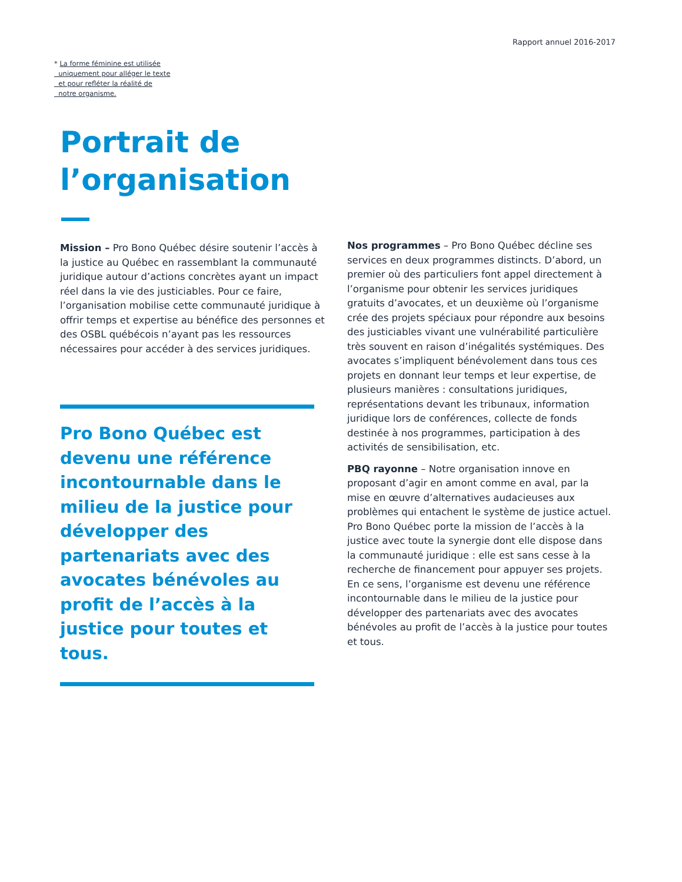Rapport annuel 2016-2017
* La forme féminine est utilisée
uniquement pour alléger le texte
et pour refléter la réalité de
notre organisme.
Portrait de
l’organisation
Mission – Pro Bono Québec désire soutenir l’accès à la justice au Québec en rassemblant la communauté juridique autour d’actions concrètes ayant un impact réel dans la vie des justiciables. Pour ce faire, l’organisation mobilise cette communauté juridique à offrir temps et expertise au bénéfice des personnes et des OSBL québécois n’ayant pas les ressources nécessaires pour accéder à des services juridiques.
Pro Bono Québec est devenu une référence incontournable dans le milieu de la justice pour développer des partenariats avec des avocates bénévoles au profit de l’accès à la justice pour toutes et tous.
Nos programmes – Pro Bono Québec décline ses services en deux programmes distincts. D’abord, un premier où des particuliers font appel directement à l’organisme pour obtenir les services juridiques gratuits d’avocates, et un deuxième où l’organisme crée des projets spéciaux pour répondre aux besoins des justiciables vivant une vulnérabilité particulière très souvent en raison d’inégalités systémiques. Des avocates s’impliquent bénévolement dans tous ces projets en donnant leur temps et leur expertise, de plusieurs manières : consultations juridiques, représentations devant les tribunaux, information juridique lors de conférences, collecte de fonds destinée à nos programmes, participation à des activités de sensibilisation, etc.
PBQ rayonne – Notre organisation innove en proposant d’agir en amont comme en aval, par la mise en œuvre d’alternatives audacieuses aux problèmes qui entachent le système de justice actuel. Pro Bono Québec porte la mission de l’accès à la justice avec toute la synergie dont elle dispose dans la communauté juridique : elle est sans cesse à la recherche de financement pour appuyer ses projets. En ce sens, l’organisme est devenu une référence incontournable dans le milieu de la justice pour développer des partenariats avec des avocates bénévoles au profit de l’accès à la justice pour toutes et tous.